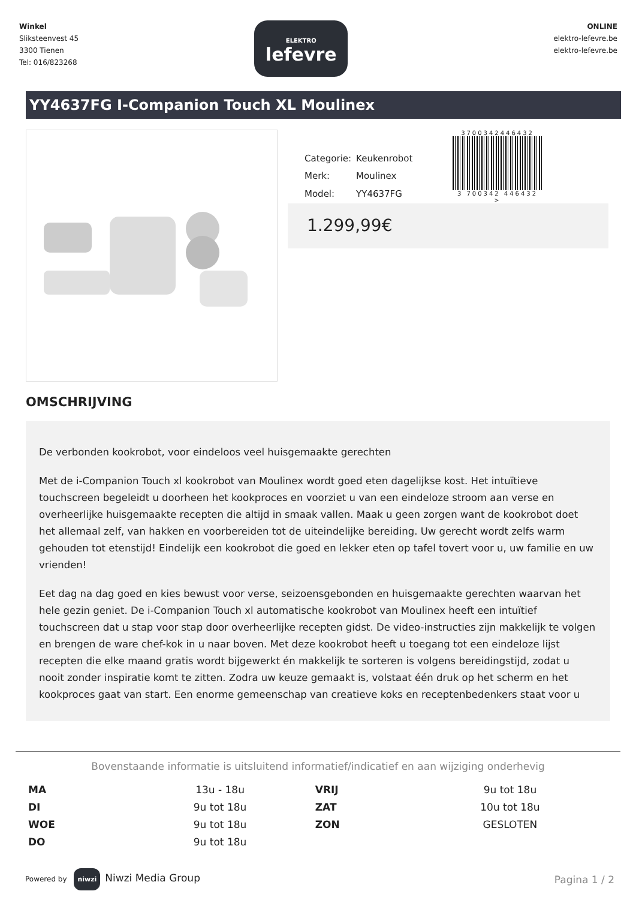Winkel
Sliksteenvest 45
3300 Tienen
Tel: 016/823268
ELEKTRO
lefevre
ONLINE
elektro-lefevre.be
elektro-lefevre.be
YY4637FG I-Companion Touch XL Moulinex
| Categorie: | Keukenrobot |
| Merk: | Moulinex |
| Model: | YY4637FG |
3700342446432
3 700342 446432 >
1.299,99€
OMSCHRIJVING
De verbonden kookrobot, voor eindeloos veel huisgemaakte gerechten
Met de i-Companion Touch xl kookrobot van Moulinex wordt goed eten dagelijkse kost. Het intuïtieve touchscreen begeleidt u doorheen het kookproces en voorziet u van een eindeloze stroom aan verse en overheerlijke huisgemaakte recepten die altijd in smaak vallen. Maak u geen zorgen want de kookrobot doet het allemaal zelf, van hakken en voorbereiden tot de uiteindelijke bereiding. Uw gerecht wordt zelfs warm gehouden tot etenstijd! Eindelijk een kookrobot die goed en lekker eten op tafel tovert voor u, uw familie en uw vrienden!
Eet dag na dag goed en kies bewust voor verse, seizoensgebonden en huisgemaakte gerechten waarvan het hele gezin geniet. De i-Companion Touch xl automatische kookrobot van Moulinex heeft een intuïtief touchscreen dat u stap voor stap door overheerlijke recepten gidst. De video-instructies zijn makkelijk te volgen en brengen de ware chef-kok in u naar boven. Met deze kookrobot heeft u toegang tot een eindeloze lijst recepten die elke maand gratis wordt bijgewerkt én makkelijk te sorteren is volgens bereidingstijd, zodat u nooit zonder inspiratie komt te zitten. Zodra uw keuze gemaakt is, volstaat één druk op het scherm en het kookproces gaat van start. Een enorme gemeenschap van creatieve koks en receptenbedenkers staat voor u
Bovenstaande informatie is uitsluitend informatief/indicatief en aan wijziging onderhevig
| MA | 13u - 18u | VRIJ | 9u tot 18u |
| DI | 9u tot 18u | ZAT | 10u tot 18u |
| WOE | 9u tot 18u | ZON | GESLOTEN |
| DO | 9u tot 18u | | |
Powered by niwzi Niwzi Media Group
Pagina 1 / 2